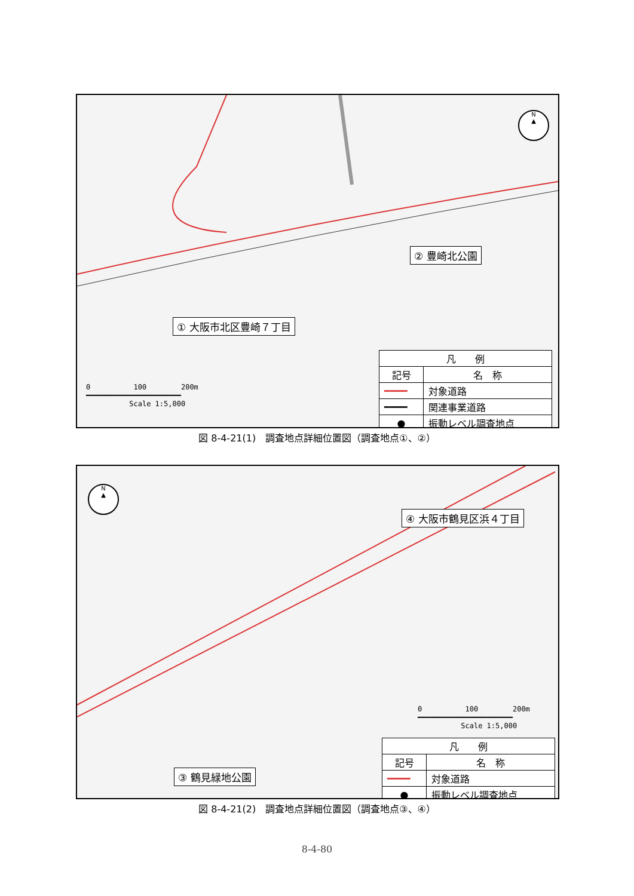N
▲
② 豊崎北公園
① 大阪市北区豊崎７丁目
0 100 200m
━━━━━━━━━━━━━━━━━━━━━━
Scale 1:5,000
| 凡 例 | |
| --- | --- |
| 記号 | 名 称 |
| ━━━━ | 対象道路 |
| ━━━━ | 関連事業道路 |
| ● | 振動レベル調査地点 |
図 8-4-21(1)　調査地点詳細位置図（調査地点①、②）
N
▲
④ 大阪市鶴見区浜４丁目
0 100 200m
━━━━━━━━━━━━━━━━━━━━━━
Scale 1:5,000
| 凡 例 | |
| --- | --- |
| 記号 | 名 称 |
| ━━━━ | 対象道路 |
| ● | 振動レベル調査地点 |
③ 鶴見緑地公園
図 8-4-21(2)　調査地点詳細位置図（調査地点③、④）
8-4-80